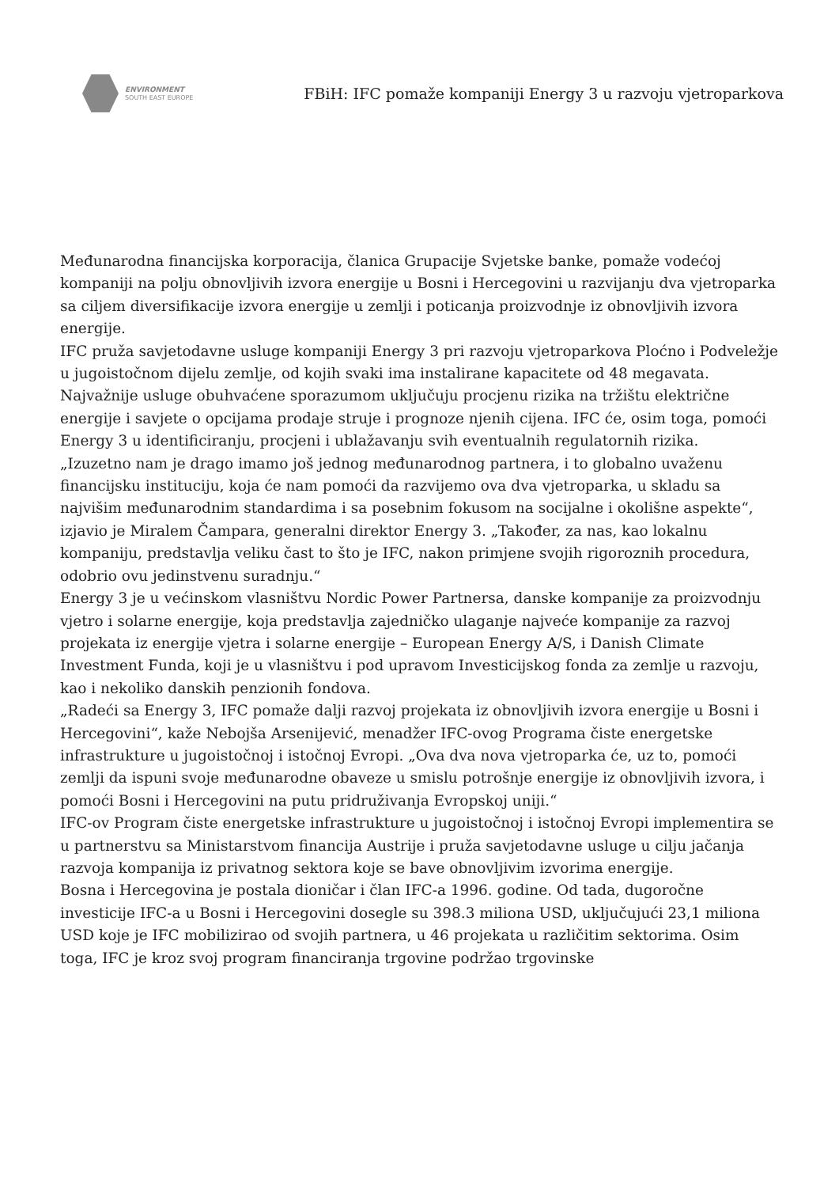ENVIRONMENT
SOUTH EAST EUROPE
FBiH: IFC pomaže kompaniji Energy 3 u razvoju vjetroparkova
Međunarodna financijska korporacija, članica Grupacije Svjetske banke, pomaže vodećoj kompaniji na polju obnovljivih izvora energije u Bosni i Hercegovini u razvijanju dva vjetroparka sa ciljem diversifikacije izvora energije u zemlji i poticanja proizvodnje iz obnovljivih izvora energije.
IFC pruža savjetodavne usluge kompaniji Energy 3 pri razvoju vjetroparkova Ploćno i Podveležje u jugoistočnom dijelu zemlje, od kojih svaki ima instalirane kapacitete od 48 megavata. Najvažnije usluge obuhvaćene sporazumom uključuju procjenu rizika na tržištu električne energije i savjete o opcijama prodaje struje i prognoze njenih cijena. IFC će, osim toga, pomoći Energy 3 u identificiranju, procjeni i ublažavanju svih eventualnih regulatornih rizika.
„Izuzetno nam je drago imamo još jednog međunarodnog partnera, i to globalno uvaženu financijsku instituciju, koja će nam pomoći da razvijemo ova dva vjetroparka, u skladu sa najvišim međunarodnim standardima i sa posebnim fokusom na socijalne i okolišne aspekte“, izjavio je Miralem Čampara, generalni direktor Energy 3. „Također, za nas, kao lokalnu kompaniju, predstavlja veliku čast to što je IFC, nakon primjene svojih rigoroznih procedura, odobrio ovu jedinstvenu suradnju.“
Energy 3 je u većinskom vlasništvu Nordic Power Partnersa, danske kompanije za proizvodnju vjetro i solarne energije, koja predstavlja zajedničko ulaganje najveće kompanije za razvoj projekata iz energije vjetra i solarne energije – European Energy A/S, i Danish Climate Investment Funda, koji je u vlasništvu i pod upravom Investicijskog fonda za zemlje u razvoju, kao i nekoliko danskih penzionih fondova.
„Radeći sa Energy 3, IFC pomaže dalji razvoj projekata iz obnovljivih izvora energije u Bosni i Hercegovini“, kaže Nebojša Arsenijević, menadžer IFC-ovog Programa čiste energetske infrastrukture u jugoistočnoj i istočnoj Evropi. „Ova dva nova vjetroparka će, uz to, pomoći zemlji da ispuni svoje međunarodne obaveze u smislu potrošnje energije iz obnovljivih izvora, i pomoći Bosni i Hercegovini na putu pridruživanja Evropskoj uniji.“
IFC-ov Program čiste energetske infrastrukture u jugoistočnoj i istočnoj Evropi implementira se u partnerstvu sa Ministarstvom financija Austrije i pruža savjetodavne usluge u cilju jačanja razvoja kompanija iz privatnog sektora koje se bave obnovljivim izvorima energije.
Bosna i Hercegovina je postala dioničar i član IFC-a 1996. godine. Od tada, dugoročne investicije IFC-a u Bosni i Hercegovini dosegle su 398.3 miliona USD, uključujući 23,1 miliona USD koje je IFC mobilizirao od svojih partnera, u 46 projekata u različitim sektorima. Osim toga, IFC je kroz svoj program financiranja trgovine podržao trgovinske